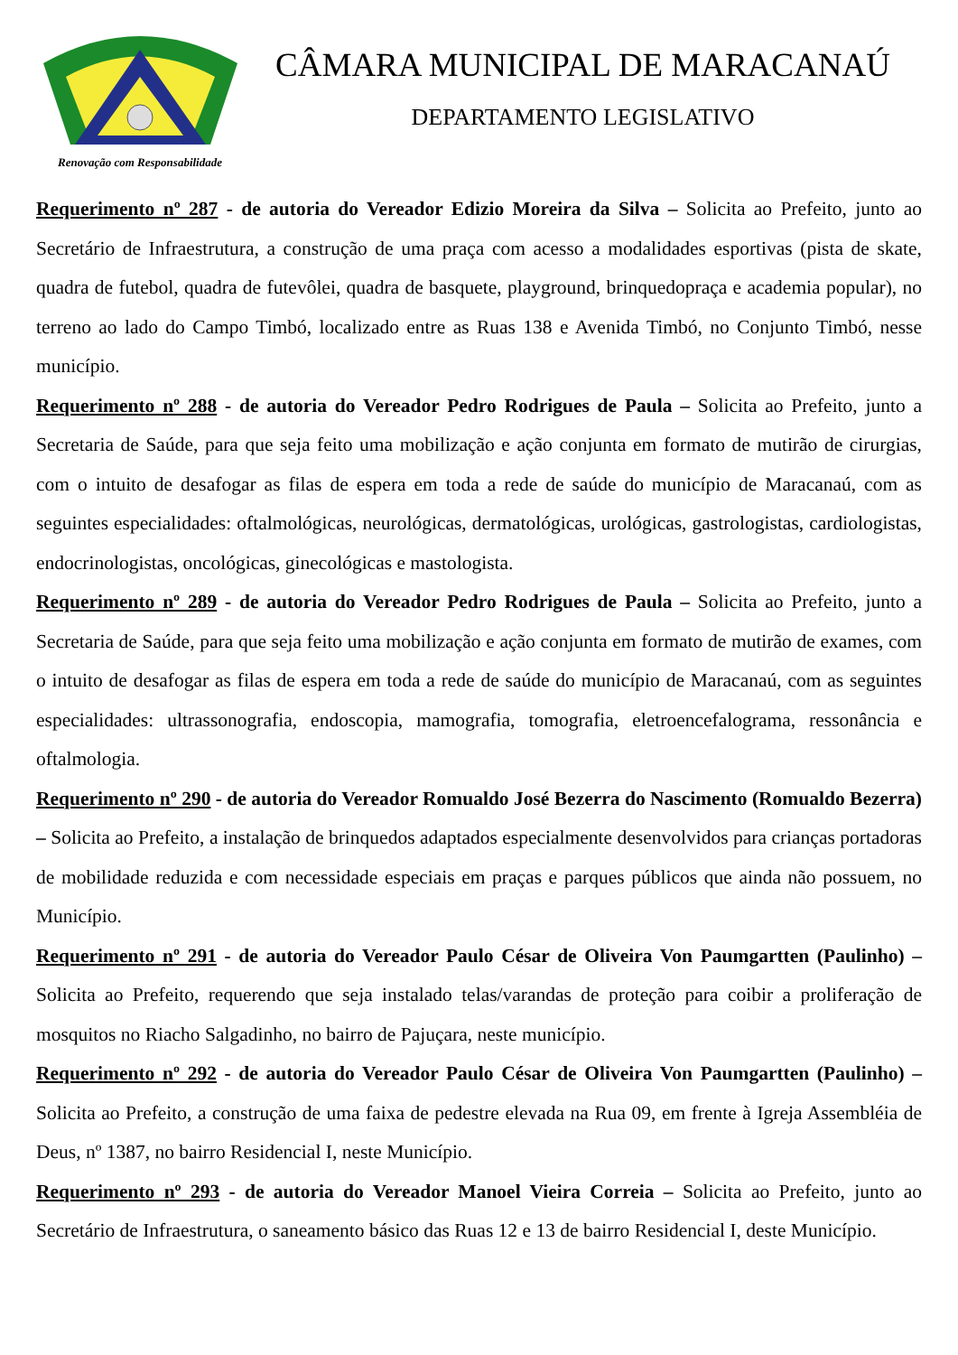Renovação com Responsabilidade
CÂMARA MUNICIPAL DE MARACANAÚ
DEPARTAMENTO LEGISLATIVO
Requerimento nº 287 - de autoria do Vereador Edizio Moreira da Silva – Solicita ao Prefeito, junto ao Secretário de Infraestrutura, a construção de uma praça com acesso a modalidades esportivas (pista de skate, quadra de futebol, quadra de futevôlei, quadra de basquete, playground, brinquedopraça e academia popular), no terreno ao lado do Campo Timbó, localizado entre as Ruas 138 e Avenida Timbó, no Conjunto Timbó, nesse município.
Requerimento nº 288 - de autoria do Vereador Pedro Rodrigues de Paula – Solicita ao Prefeito, junto a Secretaria de Saúde, para que seja feito uma mobilização e ação conjunta em formato de mutirão de cirurgias, com o intuito de desafogar as filas de espera em toda a rede de saúde do município de Maracanaú, com as seguintes especialidades: oftalmológicas, neurológicas, dermatológicas, urológicas, gastrologistas, cardiologistas, endocrinologistas, oncológicas, ginecológicas e mastologista.
Requerimento nº 289 - de autoria do Vereador Pedro Rodrigues de Paula – Solicita ao Prefeito, junto a Secretaria de Saúde, para que seja feito uma mobilização e ação conjunta em formato de mutirão de exames, com o intuito de desafogar as filas de espera em toda a rede de saúde do município de Maracanaú, com as seguintes especialidades: ultrassonografia, endoscopia, mamografia, tomografia, eletroencefalograma, ressonância e oftalmologia.
Requerimento nº 290 - de autoria do Vereador Romualdo José Bezerra do Nascimento (Romualdo Bezerra) – Solicita ao Prefeito, a instalação de brinquedos adaptados especialmente desenvolvidos para crianças portadoras de mobilidade reduzida e com necessidade especiais em praças e parques públicos que ainda não possuem, no Município.
Requerimento nº 291 - de autoria do Vereador Paulo César de Oliveira Von Paumgartten (Paulinho) – Solicita ao Prefeito, requerendo que seja instalado telas/varandas de proteção para coibir a proliferação de mosquitos no Riacho Salgadinho, no bairro de Pajuçara, neste município.
Requerimento nº 292 - de autoria do Vereador Paulo César de Oliveira Von Paumgartten (Paulinho) – Solicita ao Prefeito, a construção de uma faixa de pedestre elevada na Rua 09, em frente à Igreja Assembléia de Deus, nº 1387, no bairro Residencial I, neste Município.
Requerimento nº 293 - de autoria do Vereador Manoel Vieira Correia – Solicita ao Prefeito, junto ao Secretário de Infraestrutura, o saneamento básico das Ruas 12 e 13 de bairro Residencial I, deste Município.